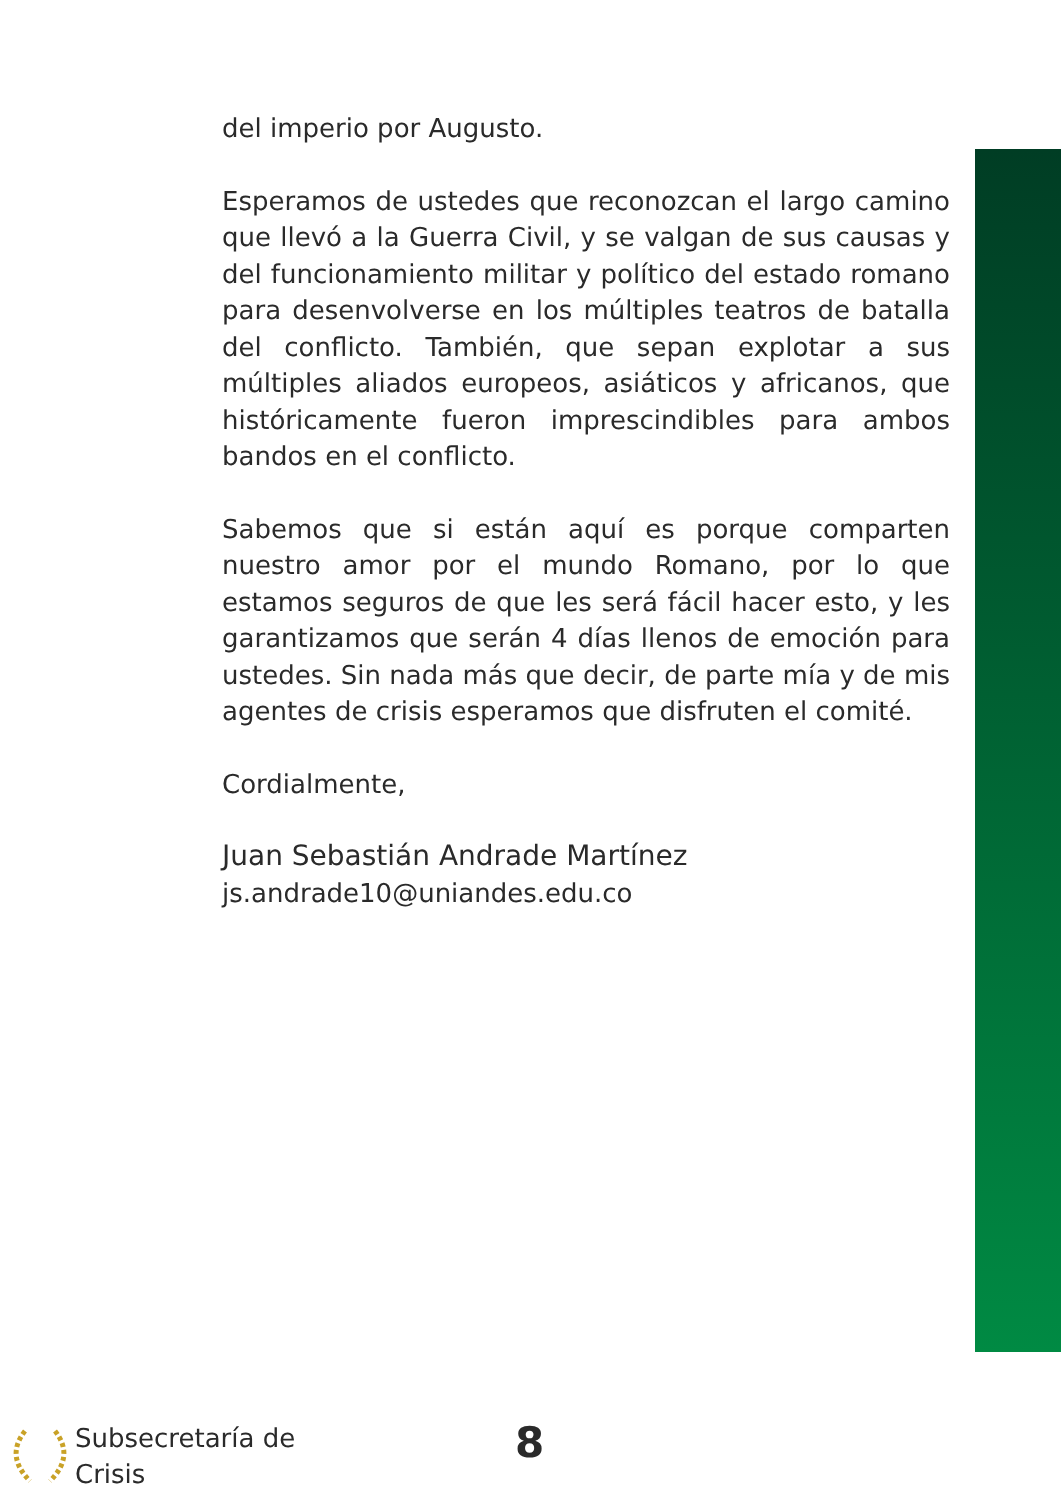del imperio por Augusto.
Esperamos de ustedes que reconozcan el largo camino que llevó a la Guerra Civil, y se valgan de sus causas y del funcionamiento militar y político del estado romano para desenvolverse en los múltiples teatros de batalla del conflicto. También, que sepan explotar a sus múltiples aliados europeos, asiáticos y africanos, que históricamente fueron imprescindibles para ambos bandos en el conflicto.
Sabemos que si están aquí es porque comparten nuestro amor por el mundo Romano, por lo que estamos seguros de que les será fácil hacer esto, y les garantizamos que serán 4 días llenos de emoción para ustedes. Sin nada más que decir, de parte mía y de mis agentes de crisis esperamos que disfruten el comité.
Cordialmente,
Juan Sebastián Andrade Martínez
js.andrade10@uniandes.edu.co
Subsecretaría de
Crisis
8